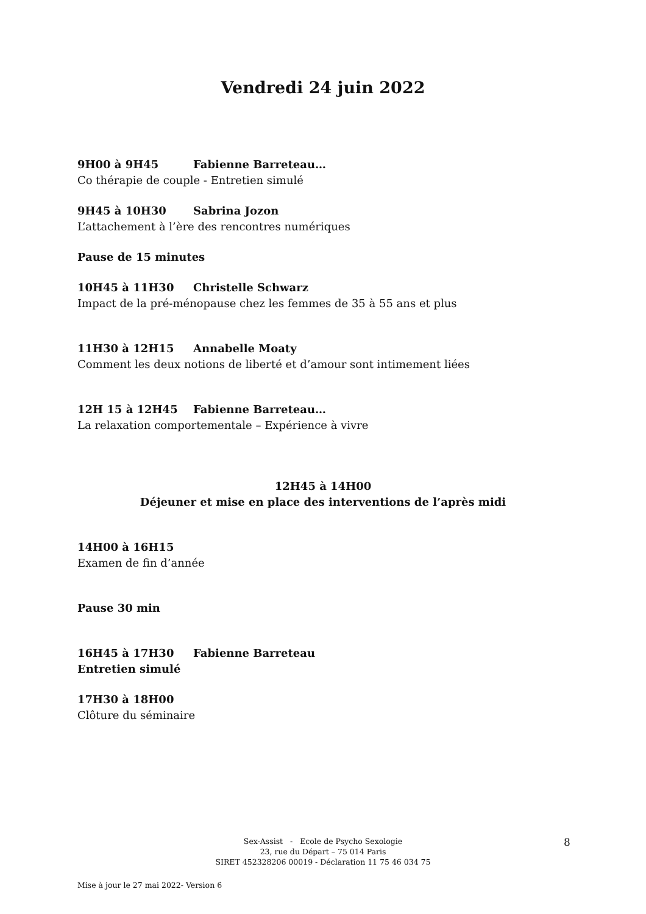Vendredi 24 juin 2022
9H00 à 9H45 Fabienne Barreteau…
Co thérapie de couple - Entretien simulé
9H45 à 10H30 Sabrina Jozon
L’attachement à l’ère des rencontres numériques
Pause de 15 minutes
10H45 à 11H30 Christelle Schwarz
Impact de la pré-ménopause chez les femmes de 35 à 55 ans et plus
11H30 à 12H15 Annabelle Moaty
Comment les deux notions de liberté et d’amour sont intimement liées
12H 15 à 12H45 Fabienne Barreteau…
La relaxation comportementale – Expérience à vivre
12H45 à 14H00
Déjeuner et mise en place des interventions de l’après midi
14H00 à 16H15
Examen de fin d’année
Pause 30 min
16H45 à 17H30 Fabienne Barreteau
Entretien simulé
17H30 à 18H00
Clôture du séminaire
Sex-Assist - Ecole de Psycho Sexologie
23, rue du Départ – 75 014 Paris
SIRET 452328206 00019 - Déclaration 11 75 46 034 75
8
Mise à jour le 27 mai 2022- Version 6